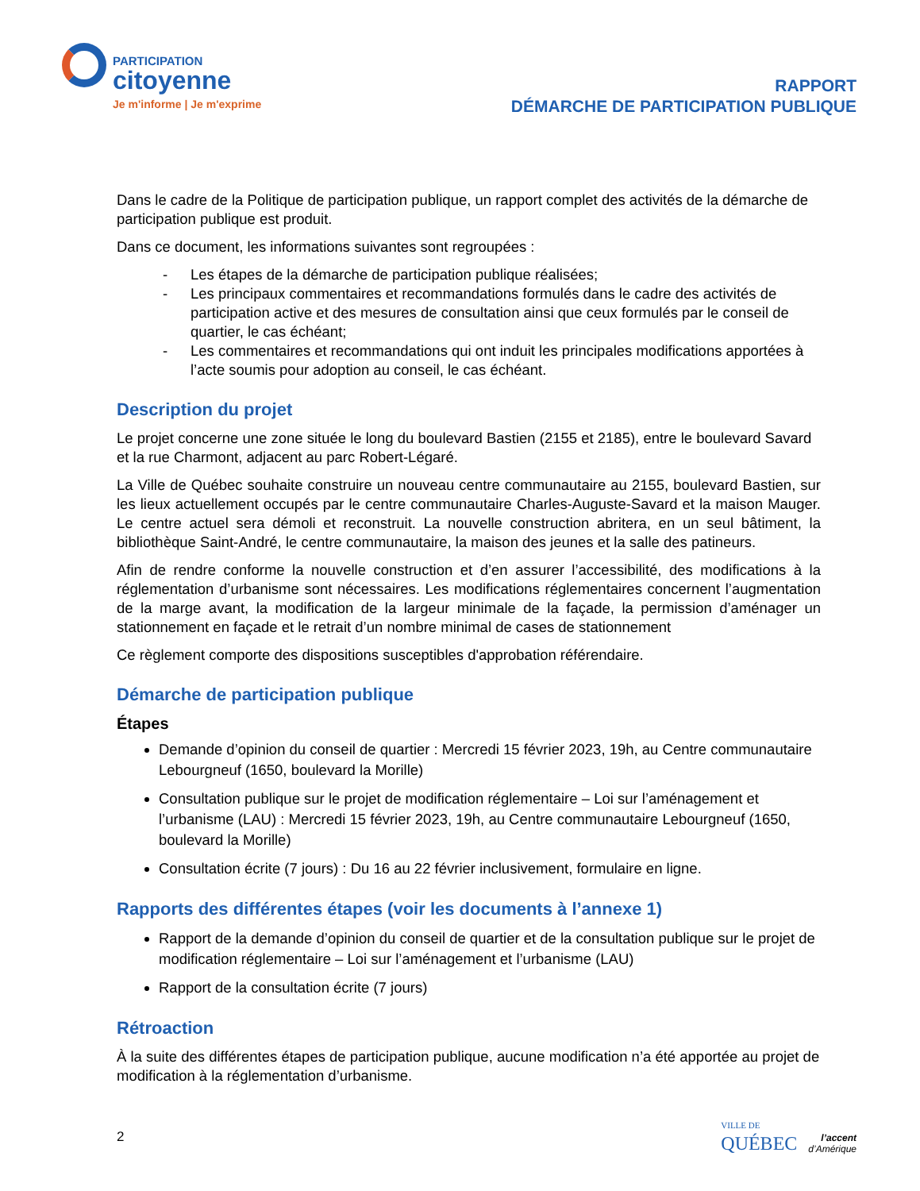PARTICIPATION
citoyenne
Je m'informe | Je m'exprime
RAPPORT
DÉMARCHE DE PARTICIPATION PUBLIQUE
Dans le cadre de la Politique de participation publique, un rapport complet des activités de la démarche de participation publique est produit.
Dans ce document, les informations suivantes sont regroupées :
- Les étapes de la démarche de participation publique réalisées;
- Les principaux commentaires et recommandations formulés dans le cadre des activités de participation active et des mesures de consultation ainsi que ceux formulés par le conseil de quartier, le cas échéant;
- Les commentaires et recommandations qui ont induit les principales modifications apportées à l’acte soumis pour adoption au conseil, le cas échéant.
Description du projet
Le projet concerne une zone située le long du boulevard Bastien (2155 et 2185), entre le boulevard Savard et la rue Charmont, adjacent au parc Robert-Légaré.
La Ville de Québec souhaite construire un nouveau centre communautaire au 2155, boulevard Bastien, sur les lieux actuellement occupés par le centre communautaire Charles-Auguste-Savard et la maison Mauger. Le centre actuel sera démoli et reconstruit. La nouvelle construction abritera, en un seul bâtiment, la bibliothèque Saint-André, le centre communautaire, la maison des jeunes et la salle des patineurs.
Afin de rendre conforme la nouvelle construction et d’en assurer l’accessibilité, des modifications à la réglementation d’urbanisme sont nécessaires. Les modifications réglementaires concernent l’augmentation de la marge avant, la modification de la largeur minimale de la façade, la permission d’aménager un stationnement en façade et le retrait d’un nombre minimal de cases de stationnement
Ce règlement comporte des dispositions susceptibles d'approbation référendaire.
Démarche de participation publique
Étapes
Demande d’opinion du conseil de quartier : Mercredi 15 février 2023, 19h, au Centre communautaire Lebourgneuf (1650, boulevard la Morille)
Consultation publique sur le projet de modification réglementaire – Loi sur l’aménagement et l’urbanisme (LAU) : Mercredi 15 février 2023, 19h, au Centre communautaire Lebourgneuf (1650, boulevard la Morille)
Consultation écrite (7 jours) : Du 16 au 22 février inclusivement, formulaire en ligne.
Rapports des différentes étapes (voir les documents à l’annexe 1)
Rapport de la demande d’opinion du conseil de quartier et de la consultation publique sur le projet de modification réglementaire – Loi sur l’aménagement et l’urbanisme (LAU)
Rapport de la consultation écrite (7 jours)
Rétroaction
À la suite des différentes étapes de participation publique, aucune modification n’a été apportée au projet de modification à la réglementation d’urbanisme.
2
VILLE DE
QUÉBEC
l’accent
d’Amérique